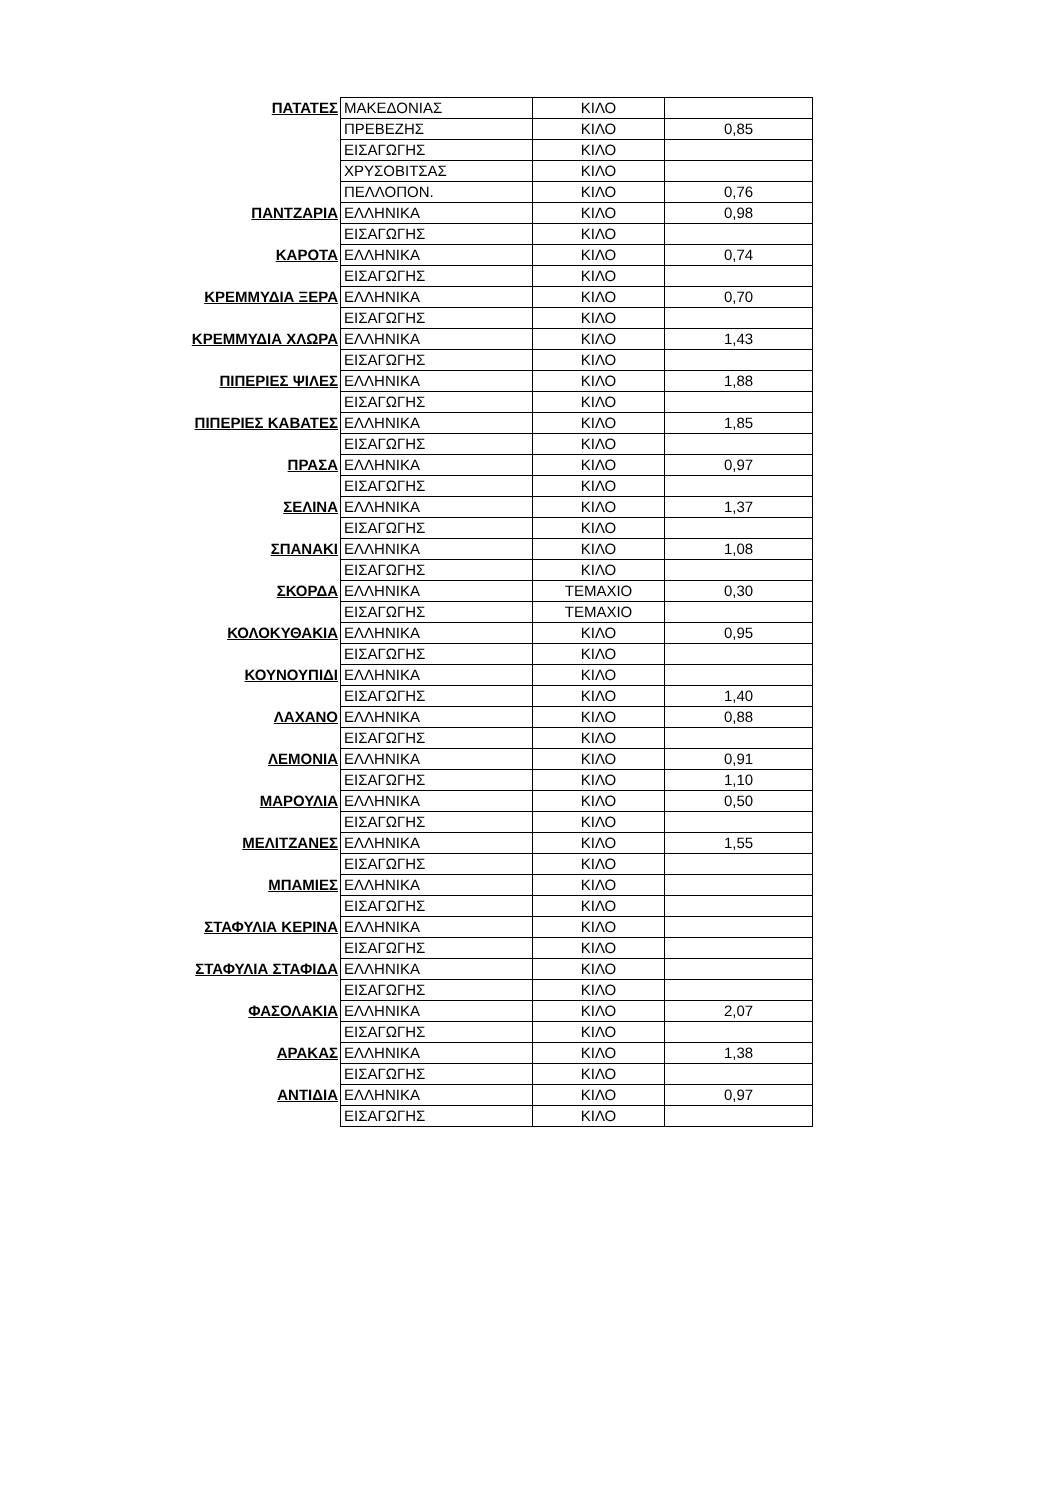| ΠΑΤΑΤΕΣ | ΜΑΚΕΔΟΝΙΑΣ | ΚΙΛΟ | |
| | ΠΡΕΒΕΖΗΣ | ΚΙΛΟ | 0,85 |
| | ΕΙΣΑΓΩΓΗΣ | ΚΙΛΟ | |
| | ΧΡΥΣΟΒΙΤΣΑΣ | ΚΙΛΟ | |
| | ΠΕΛΛΟΠΟΝ. | ΚΙΛΟ | 0,76 |
| ΠΑΝΤΖΑΡΙΑ | ΕΛΛΗΝΙΚΑ | ΚΙΛΟ | 0,98 |
| | ΕΙΣΑΓΩΓΗΣ | ΚΙΛΟ | |
| ΚΑΡΟΤΑ | ΕΛΛΗΝΙΚΑ | ΚΙΛΟ | 0,74 |
| | ΕΙΣΑΓΩΓΗΣ | ΚΙΛΟ | |
| ΚΡΕΜΜΥΔΙΑ ΞΕΡΑ | ΕΛΛΗΝΙΚΑ | ΚΙΛΟ | 0,70 |
| | ΕΙΣΑΓΩΓΗΣ | ΚΙΛΟ | |
| ΚΡΕΜΜΥΔΙΑ ΧΛΩΡΑ | ΕΛΛΗΝΙΚΑ | ΚΙΛΟ | 1,43 |
| | ΕΙΣΑΓΩΓΗΣ | ΚΙΛΟ | |
| ΠΙΠΕΡΙΕΣ ΨΙΛΕΣ | ΕΛΛΗΝΙΚΑ | ΚΙΛΟ | 1,88 |
| | ΕΙΣΑΓΩΓΗΣ | ΚΙΛΟ | |
| ΠΙΠΕΡΙΕΣ ΚΑΒΑΤΕΣ | ΕΛΛΗΝΙΚΑ | ΚΙΛΟ | 1,85 |
| | ΕΙΣΑΓΩΓΗΣ | ΚΙΛΟ | |
| ΠΡΑΣΑ | ΕΛΛΗΝΙΚΑ | ΚΙΛΟ | 0,97 |
| | ΕΙΣΑΓΩΓΗΣ | ΚΙΛΟ | |
| ΣΕΛΙΝΑ | ΕΛΛΗΝΙΚΑ | ΚΙΛΟ | 1,37 |
| | ΕΙΣΑΓΩΓΗΣ | ΚΙΛΟ | |
| ΣΠΑΝΑΚΙ | ΕΛΛΗΝΙΚΑ | ΚΙΛΟ | 1,08 |
| | ΕΙΣΑΓΩΓΗΣ | ΚΙΛΟ | |
| ΣΚΟΡΔΑ | ΕΛΛΗΝΙΚΑ | ΤΕΜΑΧΙΟ | 0,30 |
| | ΕΙΣΑΓΩΓΗΣ | ΤΕΜΑΧΙΟ | |
| ΚΟΛΟΚΥΘΑΚΙΑ | ΕΛΛΗΝΙΚΑ | ΚΙΛΟ | 0,95 |
| | ΕΙΣΑΓΩΓΗΣ | ΚΙΛΟ | |
| ΚΟΥΝΟΥΠΙΔΙ | ΕΛΛΗΝΙΚΑ | ΚΙΛΟ | |
| | ΕΙΣΑΓΩΓΗΣ | ΚΙΛΟ | 1,40 |
| ΛΑΧΑΝΟ | ΕΛΛΗΝΙΚΑ | ΚΙΛΟ | 0,88 |
| | ΕΙΣΑΓΩΓΗΣ | ΚΙΛΟ | |
| ΛΕΜΟΝΙΑ | ΕΛΛΗΝΙΚΑ | ΚΙΛΟ | 0,91 |
| | ΕΙΣΑΓΩΓΗΣ | ΚΙΛΟ | 1,10 |
| ΜΑΡΟΥΛΙΑ | ΕΛΛΗΝΙΚΑ | ΚΙΛΟ | 0,50 |
| | ΕΙΣΑΓΩΓΗΣ | ΚΙΛΟ | |
| ΜΕΛΙΤΖΑΝΕΣ | ΕΛΛΗΝΙΚΑ | ΚΙΛΟ | 1,55 |
| | ΕΙΣΑΓΩΓΗΣ | ΚΙΛΟ | |
| ΜΠΑΜΙΕΣ | ΕΛΛΗΝΙΚΑ | ΚΙΛΟ | |
| | ΕΙΣΑΓΩΓΗΣ | ΚΙΛΟ | |
| ΣΤΑΦΥΛΙΑ ΚΕΡΙΝΑ | ΕΛΛΗΝΙΚΑ | ΚΙΛΟ | |
| | ΕΙΣΑΓΩΓΗΣ | ΚΙΛΟ | |
| ΣΤΑΦΥΛΙΑ ΣΤΑΦΙΔΑ | ΕΛΛΗΝΙΚΑ | ΚΙΛΟ | |
| | ΕΙΣΑΓΩΓΗΣ | ΚΙΛΟ | |
| ΦΑΣΟΛΑΚΙΑ | ΕΛΛΗΝΙΚΑ | ΚΙΛΟ | 2,07 |
| | ΕΙΣΑΓΩΓΗΣ | ΚΙΛΟ | |
| ΑΡΑΚΑΣ | ΕΛΛΗΝΙΚΑ | ΚΙΛΟ | 1,38 |
| | ΕΙΣΑΓΩΓΗΣ | ΚΙΛΟ | |
| ΑΝΤΙΔΙΑ | ΕΛΛΗΝΙΚΑ | ΚΙΛΟ | 0,97 |
| | ΕΙΣΑΓΩΓΗΣ | ΚΙΛΟ | |